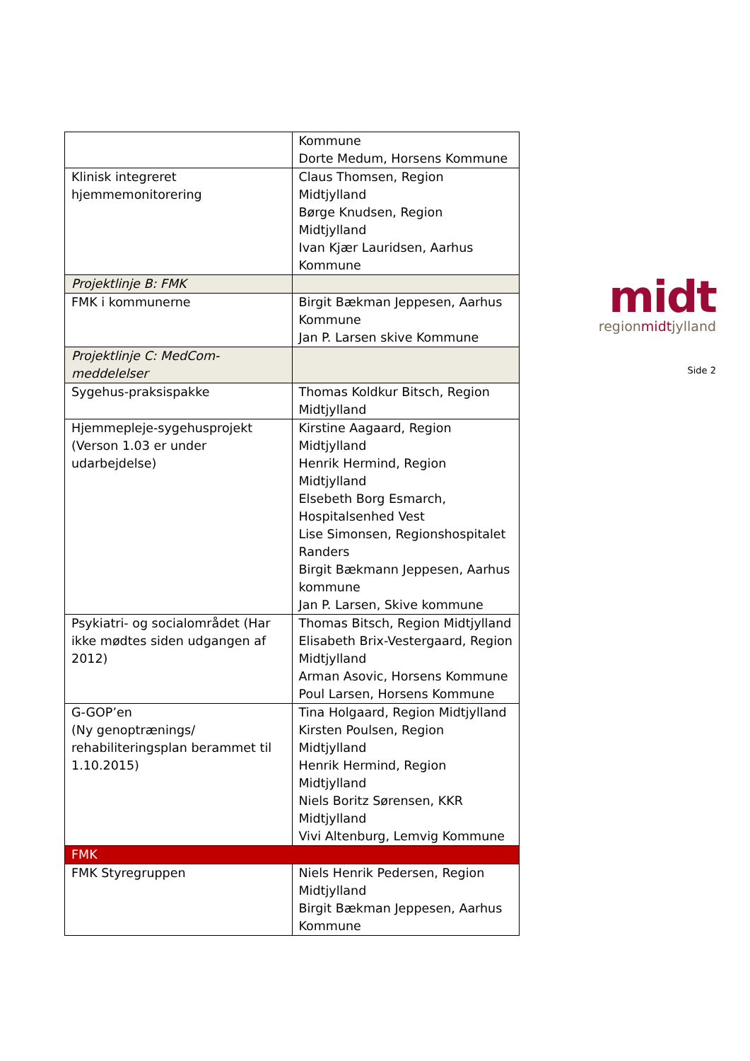| | Kommune Dorte Medum, Horsens Kommune |
| Klinisk integreret hjemmemonitorering | Claus Thomsen, Region Midtjylland Børge Knudsen, Region Midtjylland Ivan Kjær Lauridsen, Aarhus Kommune |
| Projektlinje B: FMK | |
| FMK i kommunerne | Birgit Bækman Jeppesen, Aarhus Kommune Jan P. Larsen skive Kommune |
| Projektlinje C: MedCom-meddelelser | |
| Sygehus-praksispakke | Thomas Koldkur Bitsch, Region Midtjylland |
| Hjemmepleje-sygehusprojekt (Verson 1.03 er under udarbejdelse) | Kirstine Aagaard, Region Midtjylland Henrik Hermind, Region Midtjylland Elsebeth Borg Esmarch, Hospitalsenhed Vest Lise Simonsen, Regionshospitalet Randers Birgit Bækmann Jeppesen, Aarhus kommune Jan P. Larsen, Skive kommune |
| Psykiatri- og socialområdet (Har ikke mødtes siden udgangen af 2012) | Thomas Bitsch, Region Midtjylland Elisabeth Brix-Vestergaard, Region Midtjylland Arman Asovic, Horsens Kommune Poul Larsen, Horsens Kommune |
| G-GOP’en (Ny genoptrænings/ rehabiliteringsplan berammet til 1.10.2015) | Tina Holgaard, Region Midtjylland Kirsten Poulsen, Region Midtjylland Henrik Hermind, Region Midtjylland Niels Boritz Sørensen, KKR Midtjylland Vivi Altenburg, Lemvig Kommune |
| FMK | |
| FMK Styregruppen | Niels Henrik Pedersen, Region Midtjylland Birgit Bækman Jeppesen, Aarhus Kommune |
midt
regionmidtjylland
Side 2